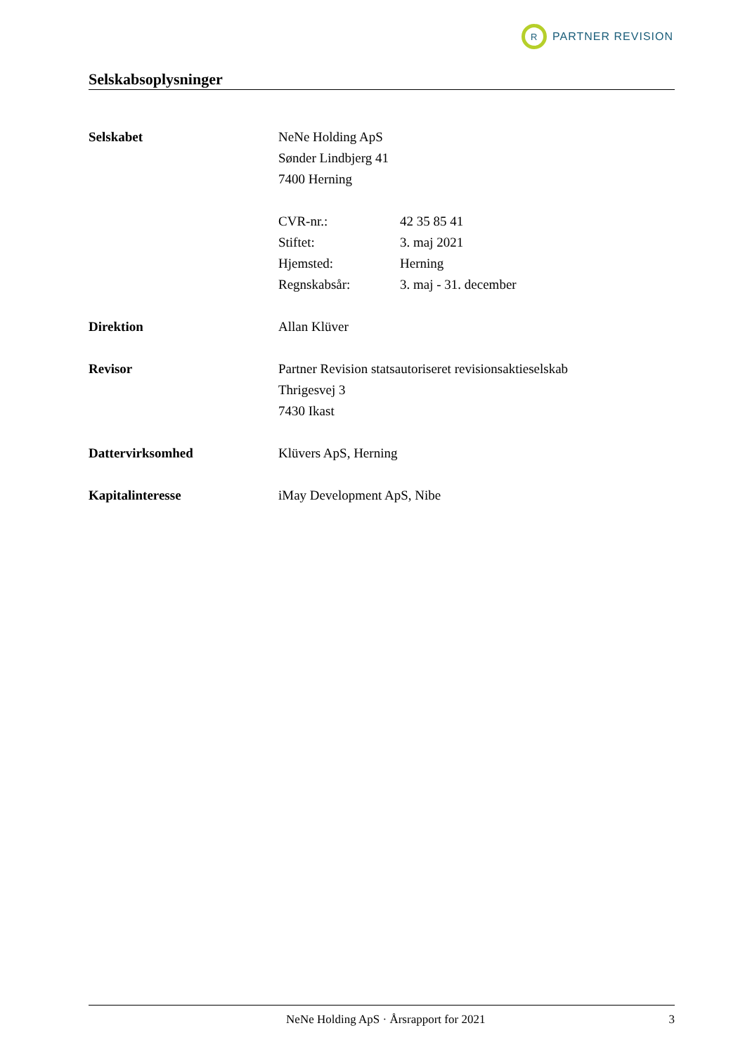R
PARTNER REVISION
Selskabsoplysninger
Selskabet NeNe Holding ApS
Sønder Lindbjerg 41
7400 Herning
| CVR-nr.: | 42 35 85 41 |
| Stiftet: | 3. maj 2021 |
| Hjemsted: | Herning |
| Regnskabsår: | 3. maj - 31. december |
Direktion Allan Klüver
Revisor Partner Revision statsautoriseret revisionsaktieselskab
Thrigesvej 3
7430 Ikast
Dattervirksomhed Klüvers ApS, Herning
Kapitalinteresse iMay Development ApS, Nibe
NeNe Holding ApS · Årsrapport for 2021 3